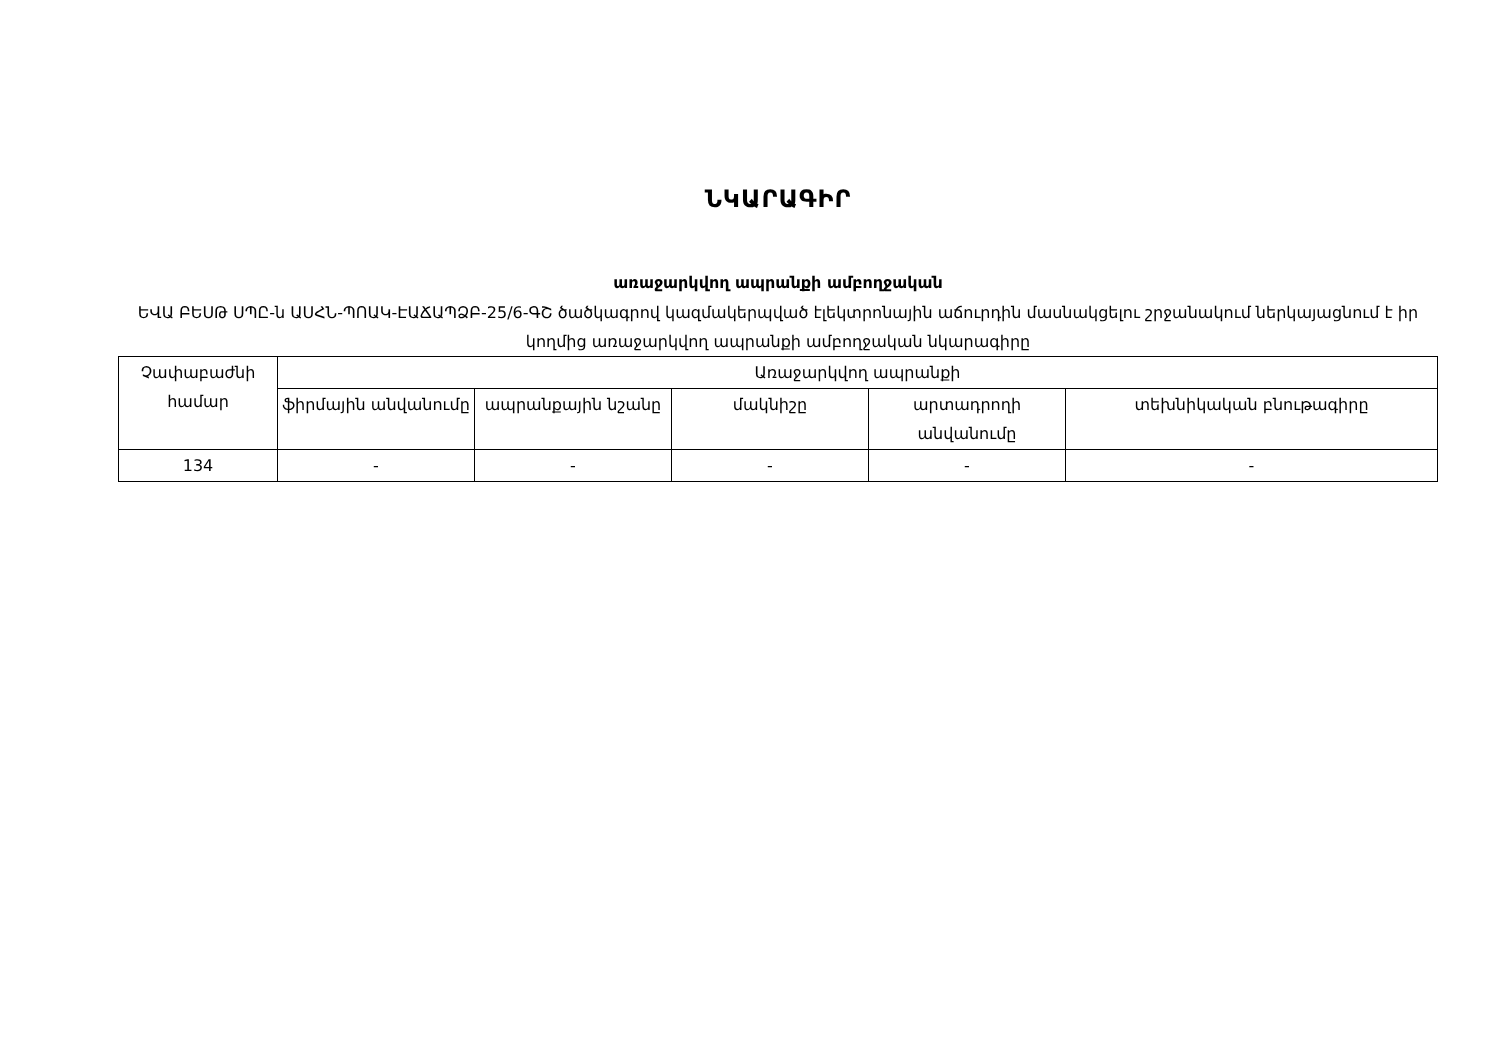ՆԿԱՐԱԳԻՐ
առաջարկվող ապրանքի ամբողջական
ԵՎԱ ԲԵՍԹ ՍՊԸ-ն ԱՍՀՆ-ՊՈԱԿ-ԷԱՃԱՊՁԲ-25/6-ԳՇ ծածկագրով կազմակերպված էլեկտրոնային աճուրդին մասնակցելու շրջանակում ներկայացնում է իր կողմից առաջարկվող ապրանքի ամբողջական նկարագիրը
| Չափաբաժնի համար | Առաջարկվող ապրանքի | | | | |
| --- | --- | --- | --- | --- | --- |
| | ֆիրմային անվանումը | ապրանքային նշանը | մակնիշը | արտադրողի անվանումը | տեխնիկական բնութագիրը |
| 134 | - | - | - | - | - |